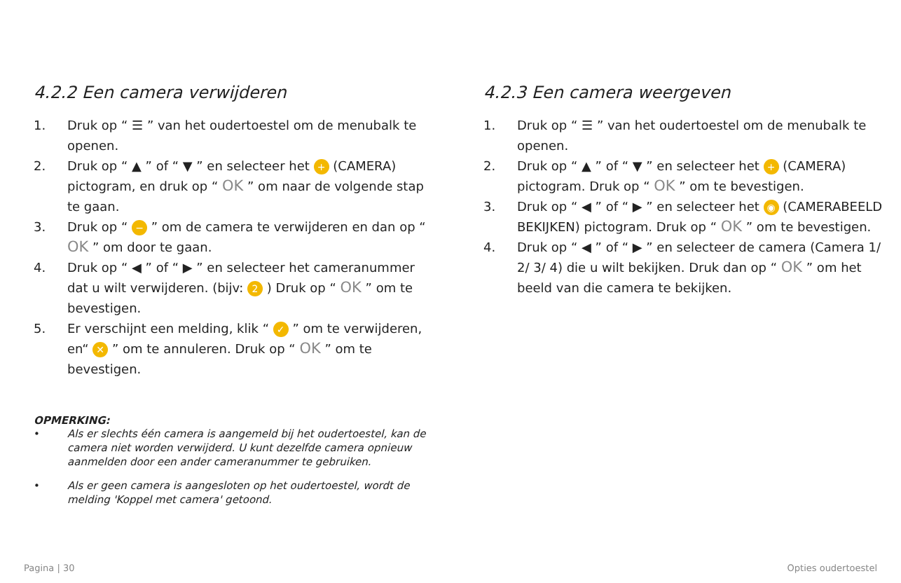4.2.2 Een camera verwijderen
1. Druk op “ ☰ ” van het oudertoestel om de menubalk te openen.
2. Druk op “ ▲ ” of “ ▼ ” en selecteer het + (CAMERA) pictogram, en druk op “ OK ” om naar de volgende stap te gaan.
3. Druk op “ − ” om de camera te verwijderen en dan op “ OK ” om door te gaan.
4. Druk op “ ◀ ” of “ ▶ ” en selecteer het cameranummer dat u wilt verwijderen. (bijv: 2 ) Druk op “ OK ” om te bevestigen.
5. Er verschijnt een melding, klik “ ✓ ” om te verwijderen, en“ ✕ ” om te annuleren. Druk op “ OK ” om te bevestigen.
OPMERKING:
• Als er slechts één camera is aangemeld bij het oudertoestel, kan de camera niet worden verwijderd. U kunt dezelfde camera opnieuw aanmelden door een ander cameranummer te gebruiken.
• Als er geen camera is aangesloten op het oudertoestel, wordt de melding 'Koppel met camera' getoond.
4.2.3 Een camera weergeven
1. Druk op “ ☰ ” van het oudertoestel om de menubalk te openen.
2. Druk op “ ▲ ” of “ ▼ ” en selecteer het + (CAMERA) pictogram. Druk op “ OK ” om te bevestigen.
3. Druk op “ ◀ ” of “ ▶ ” en selecteer het ◉ (CAMERABEELD BEKIJKEN) pictogram. Druk op “ OK ” om te bevestigen.
4. Druk op “ ◀ ” of “ ▶ ” en selecteer de camera (Camera 1/ 2/ 3/ 4) die u wilt bekijken. Druk dan op “ OK ” om het beeld van die camera te bekijken.
Pagina | 30 Opties oudertoestel